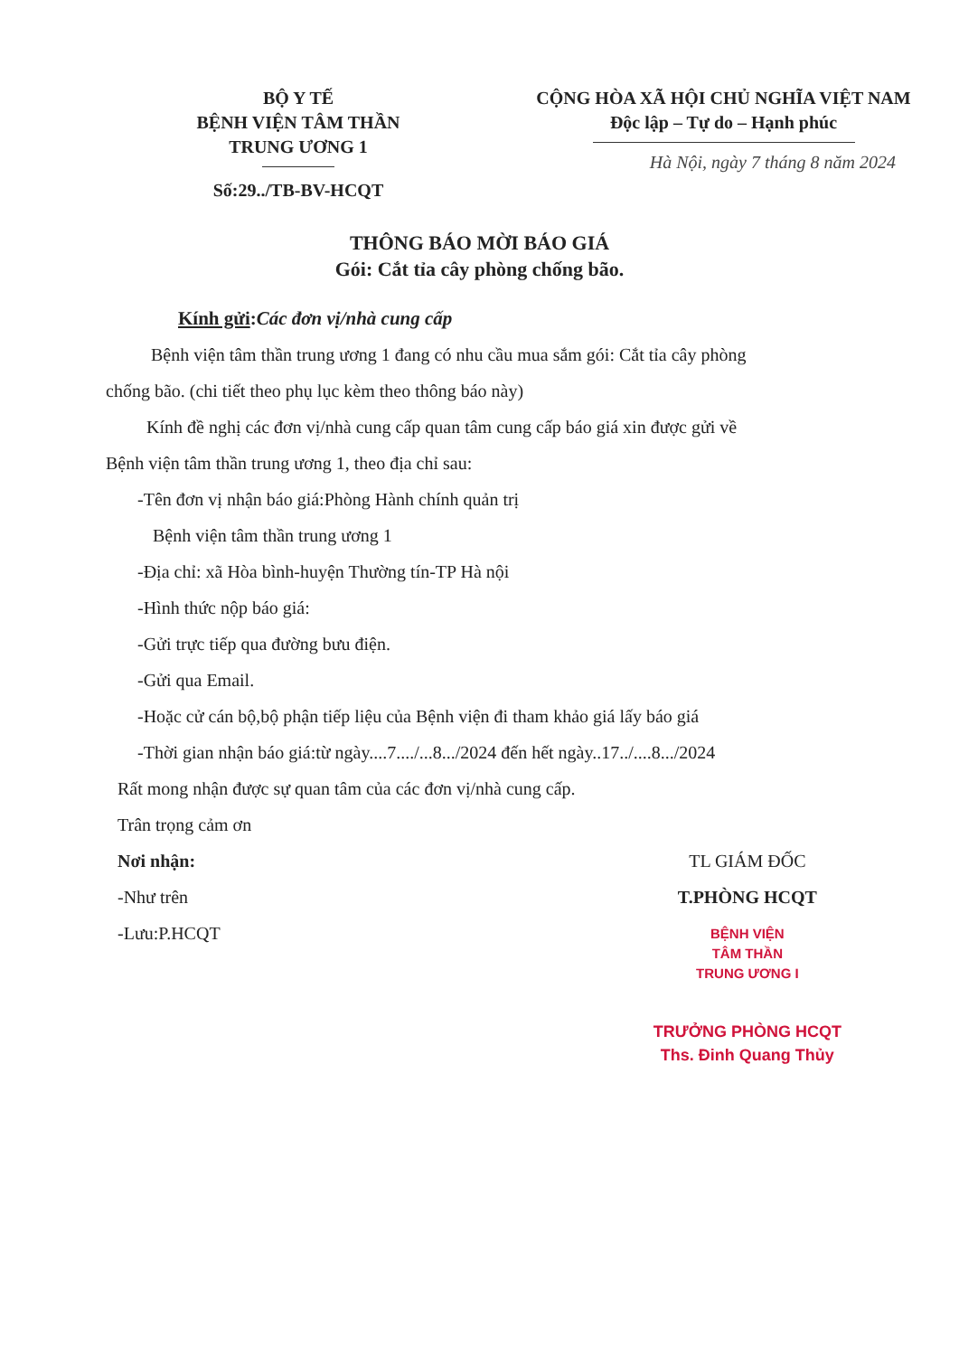BỘ Y TẾ
BỆNH VIỆN TÂM THẦN
TRUNG ƯƠNG 1
Số:29../TB-BV-HCQT
CỘNG HÒA XÃ HỘI CHỦ NGHĨA VIỆT NAM
Độc lập – Tự do – Hạnh phúc
Hà Nội, ngày 7 tháng 8 năm 2024
THÔNG BÁO MỜI BÁO GIÁ
Gói: Cắt tỉa cây phòng chống bão.
Kính gửi: Các đơn vị/nhà cung cấp
Bệnh viện tâm thần trung ương 1 đang có nhu cầu mua sắm gói: Cắt tỉa cây phòng
chống bão. (chi tiết theo phụ lục kèm theo thông báo này)
Kính đề nghị các đơn vị/nhà cung cấp quan tâm cung cấp báo giá xin được gửi về
Bệnh viện tâm thần trung ương 1, theo địa chỉ sau:
-Tên đơn vị nhận báo giá:Phòng Hành chính quản trị
Bệnh viện tâm thần trung ương 1
-Địa chỉ: xã Hòa bình-huyện Thường tín-TP Hà nội
-Hình thức nộp báo giá:
-Gửi trực tiếp qua đường bưu điện.
-Gửi qua Email.
-Hoặc cử cán bộ,bộ phận tiếp liệu của Bệnh viện đi tham khảo giá lấy báo giá
-Thời gian nhận báo giá:từ ngày....7..../...8.../2024 đến hết ngày..17../....8.../2024
Rất mong nhận được sự quan tâm của các đơn vị/nhà cung cấp.
Trân trọng cảm ơn
Nơi nhận:
-Như trên
-Lưu:P.HCQT
TL GIÁM ĐỐC
T.PHÒNG HCQT
BỆNH VIỆN
TÂM THẦN
TRUNG ƯƠNG I
TRƯỞNG PHÒNG HCQT
Ths. Đinh Quang Thủy